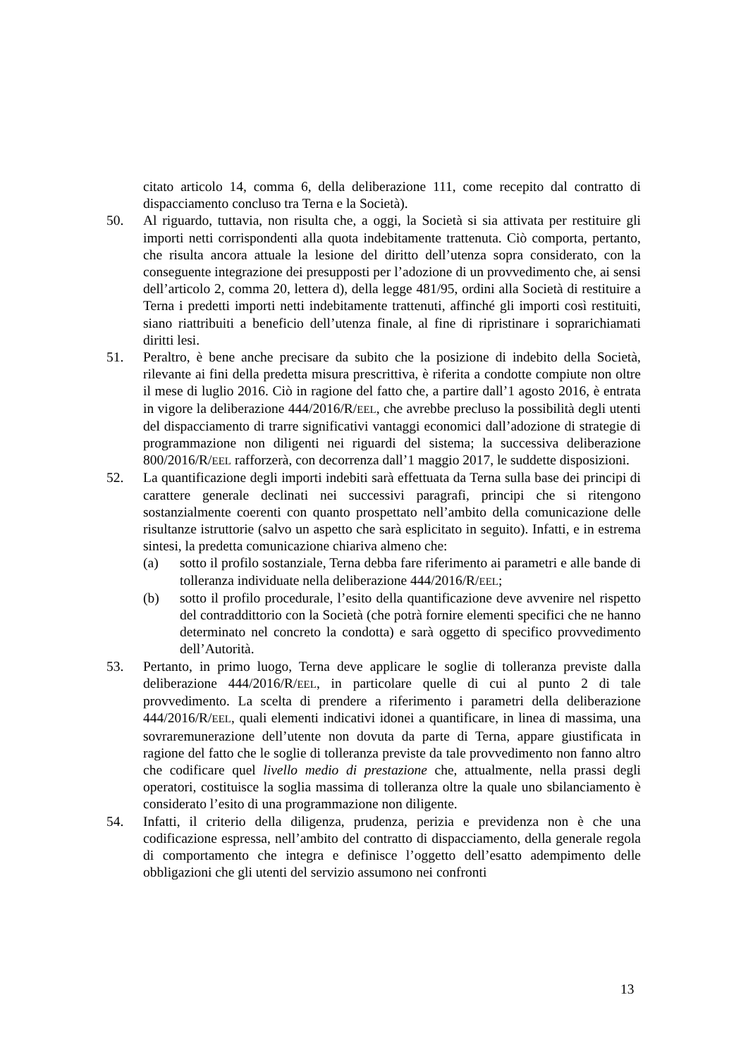citato articolo 14, comma 6, della deliberazione 111, come recepito dal contratto di dispacciamento concluso tra Terna e la Società).
50. Al riguardo, tuttavia, non risulta che, a oggi, la Società si sia attivata per restituire gli importi netti corrispondenti alla quota indebitamente trattenuta. Ciò comporta, pertanto, che risulta ancora attuale la lesione del diritto dell’utenza sopra considerato, con la conseguente integrazione dei presupposti per l’adozione di un provvedimento che, ai sensi dell’articolo 2, comma 20, lettera d), della legge 481/95, ordini alla Società di restituire a Terna i predetti importi netti indebitamente trattenuti, affinché gli importi così restituiti, siano riattribuiti a beneficio dell’utenza finale, al fine di ripristinare i soprarichiamati diritti lesi.
51. Peraltro, è bene anche precisare da subito che la posizione di indebito della Società, rilevante ai fini della predetta misura prescrittiva, è riferita a condotte compiute non oltre il mese di luglio 2016. Ciò in ragione del fatto che, a partire dall’1 agosto 2016, è entrata in vigore la deliberazione 444/2016/R/EEL, che avrebbe precluso la possibilità degli utenti del dispacciamento di trarre significativi vantaggi economici dall’adozione di strategie di programmazione non diligenti nei riguardi del sistema; la successiva deliberazione 800/2016/R/EEL rafforzerà, con decorrenza dall’1 maggio 2017, le suddette disposizioni.
52. La quantificazione degli importi indebiti sarà effettuata da Terna sulla base dei principi di carattere generale declinati nei successivi paragrafi, principi che si ritengono sostanzialmente coerenti con quanto prospettato nell’ambito della comunicazione delle risultanze istruttorie (salvo un aspetto che sarà esplicitato in seguito). Infatti, e in estrema sintesi, la predetta comunicazione chiariva almeno che:
(a) sotto il profilo sostanziale, Terna debba fare riferimento ai parametri e alle bande di tolleranza individuate nella deliberazione 444/2016/R/EEL;
(b) sotto il profilo procedurale, l’esito della quantificazione deve avvenire nel rispetto del contraddittorio con la Società (che potrà fornire elementi specifici che ne hanno determinato nel concreto la condotta) e sarà oggetto di specifico provvedimento dell’Autorità.
53. Pertanto, in primo luogo, Terna deve applicare le soglie di tolleranza previste dalla deliberazione 444/2016/R/EEL, in particolare quelle di cui al punto 2 di tale provvedimento. La scelta di prendere a riferimento i parametri della deliberazione 444/2016/R/EEL, quali elementi indicativi idonei a quantificare, in linea di massima, una sovraremunerazione dell’utente non dovuta da parte di Terna, appare giustificata in ragione del fatto che le soglie di tolleranza previste da tale provvedimento non fanno altro che codificare quel livello medio di prestazione che, attualmente, nella prassi degli operatori, costituisce la soglia massima di tolleranza oltre la quale uno sbilanciamento è considerato l’esito di una programmazione non diligente.
54. Infatti, il criterio della diligenza, prudenza, perizia e previdenza non è che una codificazione espressa, nell’ambito del contratto di dispacciamento, della generale regola di comportamento che integra e definisce l’oggetto dell’esatto adempimento delle obbligazioni che gli utenti del servizio assumono nei confronti
13